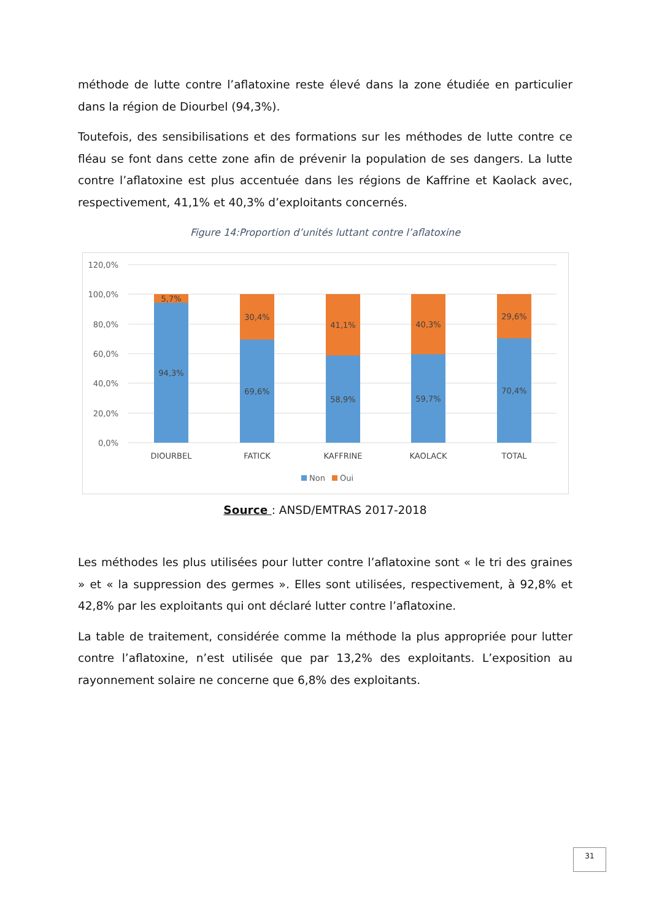méthode de lutte contre l’aflatoxine reste élevé dans la zone étudiée en particulier dans la région de Diourbel (94,3%).
Toutefois, des sensibilisations et des formations sur les méthodes de lutte contre ce fléau se font dans cette zone afin de prévenir la population de ses dangers. La lutte contre l’aflatoxine est plus accentuée dans les régions de Kaffrine et Kaolack avec, respectivement, 41,1% et 40,3% d’exploitants concernés.
Figure 14:Proportion d’unités luttant contre l’aflatoxine
120,0%
100,0%
80,0%
60,0%
40,0%
20,0%
0,0%
5,7%
94,3%
30,4%
69,6%
41,1%
58,9%
40,3%
59,7%
29,6%
70,4%
DIOURBEL
FATICK
KAFFRINE
KAOLACK
TOTAL
Non
Oui
Source : ANSD/EMTRAS 2017-2018
Les méthodes les plus utilisées pour lutter contre l’aflatoxine sont « le tri des graines » et « la suppression des germes ». Elles sont utilisées, respectivement, à 92,8% et 42,8% par les exploitants qui ont déclaré lutter contre l’aflatoxine.
La table de traitement, considérée comme la méthode la plus appropriée pour lutter contre l’aflatoxine, n’est utilisée que par 13,2% des exploitants. L’exposition au rayonnement solaire ne concerne que 6,8% des exploitants.
31